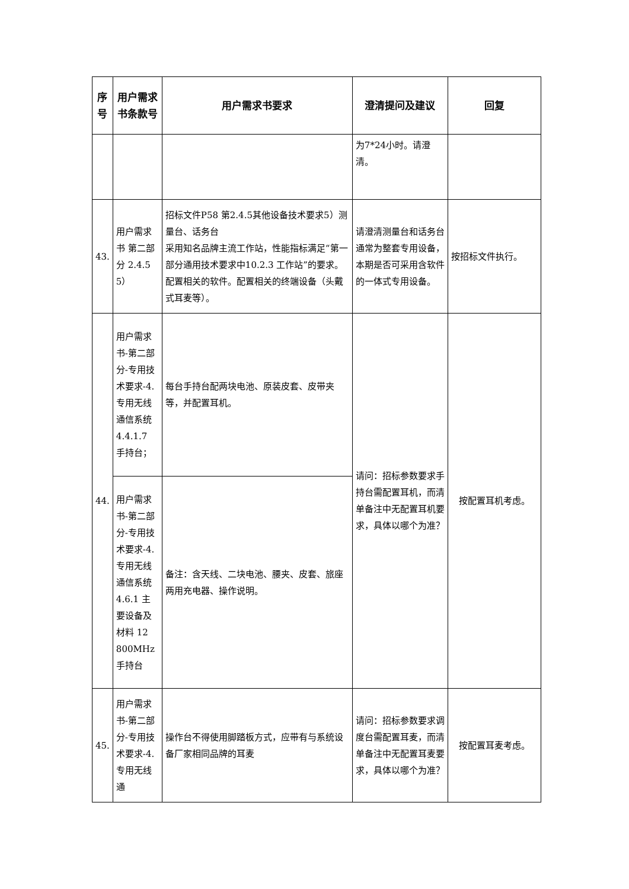| 序号 | 用户需求书条款号 | 用户需求书要求 | 澄清提问及建议 | 回复 |
| --- | --- | --- | --- | --- |
| | | | 为7*24小时。请澄清。 | |
| 43. | 用户需求书 第二部分 2.4.5 5） | 招标文件P58 第2.4.5其他设备技术要求5）测量台、话务台 采用知名品牌主流工作站，性能指标满足“第一部分通用技术要求中10.2.3 工作站”的要求。配置相关的软件。配置相关的终端设备（头戴式耳麦等）。 | 请澄清测量台和话务台通常为整套专用设备，本期是否可采用含软件的一体式专用设备。 | 按招标文件执行。 |
| 44. | 用户需求书-第二部分-专用技术要求-4.专用无线通信系统 4.4.1.7 手持台； | 每台手持台配两块电池、原装皮套、皮带夹等，并配置耳机。 | 请问：招标参数要求手持台需配置耳机，而清单备注中无配置耳机要求，具体以哪个为准？ | 按配置耳机考虑。 |
| | 用户需求书-第二部分-专用技术要求-4.专用无线通信系统 4.6.1 主要设备及材料 12 800MHz 手持台 | 备注：含天线、二块电池、腰夹、皮套、旅座两用充电器、操作说明。 | | |
| 45. | 用户需求书-第二部分-专用技术要求-4.专用无线通 | 操作台不得使用脚踏板方式，应带有与系统设备厂家相同品牌的耳麦 | 请问：招标参数要求调度台需配置耳麦，而清单备注中无配置耳麦要求，具体以哪个为准？ | 按配置耳麦考虑。 |